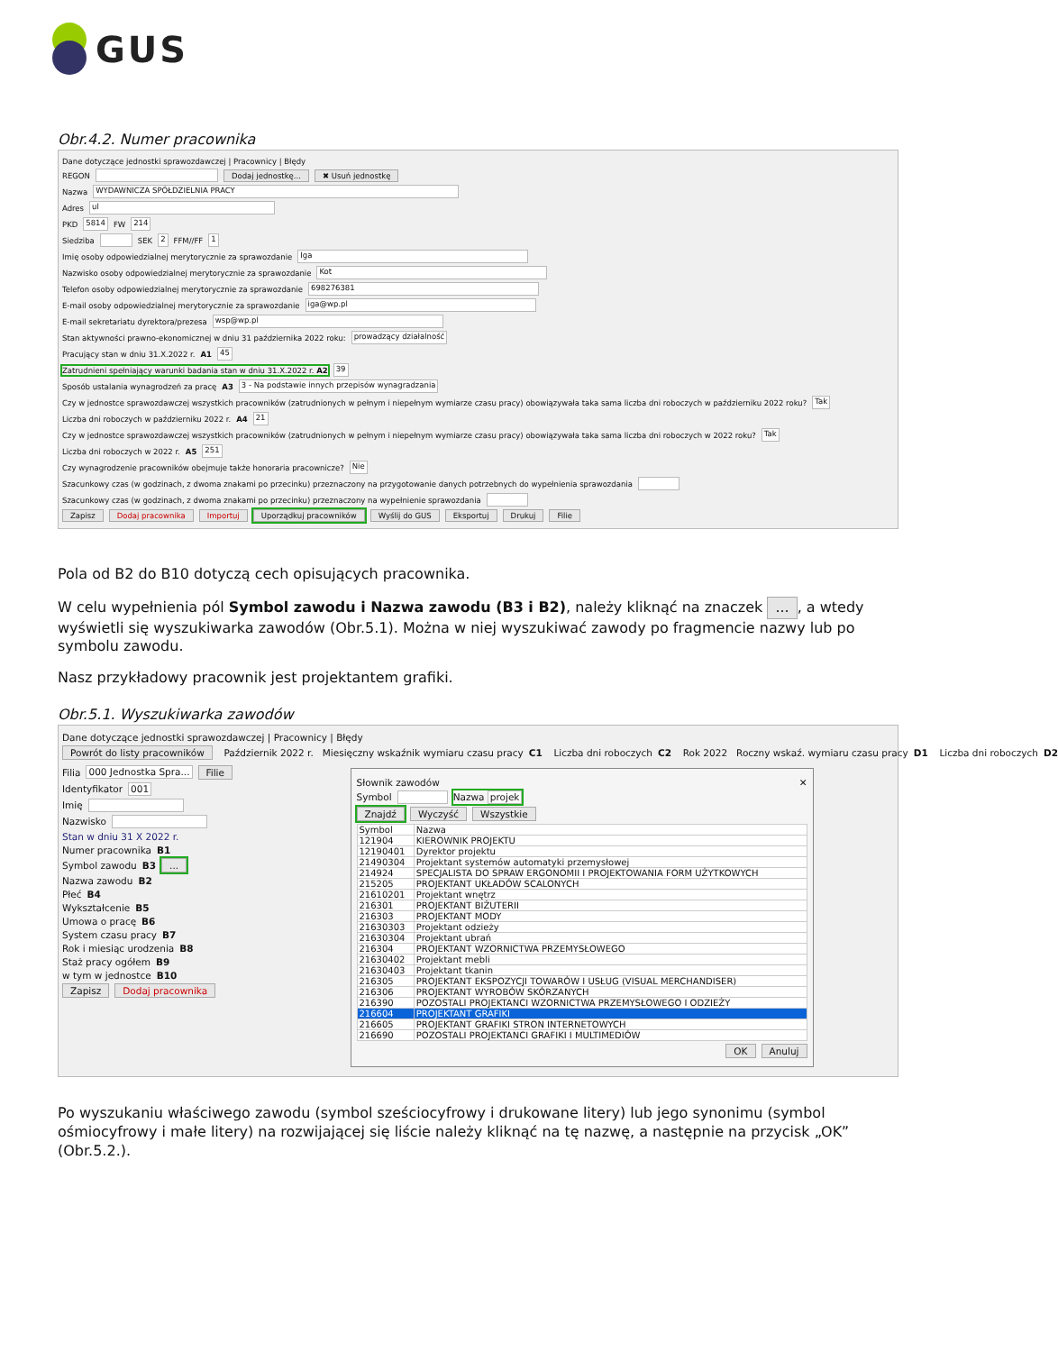GUS
Obr.4.2. Numer pracownika
Dane dotyczące jednostki sprawozdawczej | Pracownicy | Błędy
REGON Dodaj jednostkę... ✖ Usuń jednostkę
Nazwa WYDAWNICZA SPÓŁDZIELNIA PRACY
Adres ul
PKD 5814 FW 214
Siedziba SEK 2 FFM//FF 1
Imię osoby odpowiedzialnej merytorycznie za sprawozdanie Iga
Nazwisko osoby odpowiedzialnej merytorycznie za sprawozdanie Kot
Telefon osoby odpowiedzialnej merytorycznie za sprawozdanie 698276381
E-mail osoby odpowiedzialnej merytorycznie za sprawozdanie iga@wp.pl
E-mail sekretariatu dyrektora/prezesa wsp@wp.pl
Stan aktywności prawno-ekonomicznej w dniu 31 października 2022 roku: prowadzący działalność
Pracujący stan w dniu 31.X.2022 r. A1 45
Zatrudnieni spełniający warunki badania stan w dniu 31.X.2022 r. A2 39
Sposób ustalania wynagrodzeń za pracę A3 3 - Na podstawie innych przepisów wynagradzania
Czy w jednostce sprawozdawczej wszystkich pracowników (zatrudnionych w pełnym i niepełnym wymiarze czasu pracy) obowiązywała taka sama liczba dni roboczych w październiku 2022 roku? Tak
Liczba dni roboczych w październiku 2022 r. A4 21
Czy w jednostce sprawozdawczej wszystkich pracowników (zatrudnionych w pełnym i niepełnym wymiarze czasu pracy) obowiązywała taka sama liczba dni roboczych w 2022 roku? Tak
Liczba dni roboczych w 2022 r. A5 251
Czy wynagrodzenie pracowników obejmuje także honoraria pracownicze? Nie
Szacunkowy czas (w godzinach, z dwoma znakami po przecinku) przeznaczony na przygotowanie danych potrzebnych do wypełnienia sprawozdania
Szacunkowy czas (w godzinach, z dwoma znakami po przecinku) przeznaczony na wypełnienie sprawozdania
Zapisz Dodaj pracownika Importuj Uporządkuj pracowników Wyślij do GUS Eksportuj Drukuj Filie
Pola od B2 do B10 dotyczą cech opisujących pracownika.
W celu wypełnienia pól Symbol zawodu i Nazwa zawodu (B3 i B2), należy kliknąć na znaczek ..., a wtedy wyświetli się wyszukiwarka zawodów (Obr.5.1). Można w niej wyszukiwać zawody po fragmencie nazwy lub po symbolu zawodu.
Nasz przykładowy pracownik jest projektantem grafiki.
Obr.5.1. Wyszukiwarka zawodów
Dane dotyczące jednostki sprawozdawczej | Pracownicy | Błędy
Powrót do listy pracowników Październik 2022 r. Miesięczny wskaźnik wymiaru czasu pracy C1 Liczba dni roboczych C2 Rok 2022 Roczny wskaź. wymiaru czasu pracy D1 Liczba dni roboczych D2
Filia 000 Jednostka Spra... Filie
Identyfikator 001
Imię
Nazwisko
Stan w dniu 31 X 2022 r.
Numer pracownika B1
Symbol zawodu B3 ...
Nazwa zawodu B2
Płeć B4
Wykształcenie B5
Umowa o pracę B6
System czasu pracy B7
Rok i miesiąc urodzenia B8
Staż pracy ogółem B9
w tym w jednostce B10
Zapisz Dodaj pracownika
Słownik zawodów ✕
Symbol Nazwa projek
Znajdź Wyczyść Wszystkie
| Symbol | Nazwa |
| --- | --- |
| 121904 | KIEROWNIK PROJEKTU |
| 12190401 | Dyrektor projektu |
| 21490304 | Projektant systemów automatyki przemysłowej |
| 214924 | SPECJALISTA DO SPRAW ERGONOMII I PROJEKTOWANIA FORM UŻYTKOWYCH |
| 215205 | PROJEKTANT UKŁADÓW SCALONYCH |
| 21610201 | Projektant wnętrz |
| 216301 | PROJEKTANT BIŻUTERII |
| 216303 | PROJEKTANT MODY |
| 21630303 | Projektant odzieży |
| 21630304 | Projektant ubrań |
| 216304 | PROJEKTANT WZORNICTWA PRZEMYSŁOWEGO |
| 21630402 | Projektant mebli |
| 21630403 | Projektant tkanin |
| 216305 | PROJEKTANT EKSPOZYCJI TOWARÓW I USŁUG (VISUAL MERCHANDISER) |
| 216306 | PROJEKTANT WYROBÓW SKÓRZANYCH |
| 216390 | POZOSTALI PROJEKTANCI WZORNICTWA PRZEMYSŁOWEGO I ODZIEŻY |
| 216604 | PROJEKTANT GRAFIKI |
| 216605 | PROJEKTANT GRAFIKI STRON INTERNETOWYCH |
| 216690 | POZOSTALI PROJEKTANCI GRAFIKI I MULTIMEDIÓW |
OK Anuluj
Po wyszukaniu właściwego zawodu (symbol sześciocyfrowy i drukowane litery) lub jego synonimu (symbol ośmiocyfrowy i małe litery) na rozwijającej się liście należy kliknąć na tę nazwę, a następnie na przycisk „OK” (Obr.5.2.).